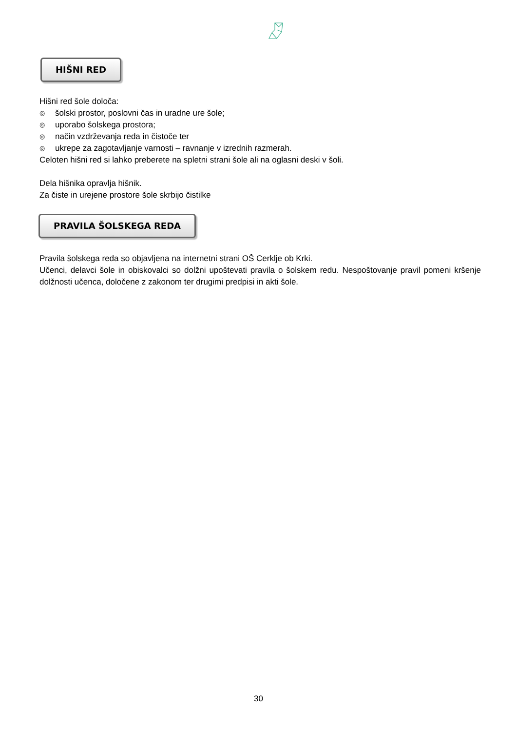HIŠNI RED
Hišni red šole določa:
◎ šolski prostor, poslovni čas in uradne ure šole;
◎ uporabo šolskega prostora;
◎ način vzdrževanja reda in čistoče ter
◎ ukrepe za zagotavljanje varnosti – ravnanje v izrednih razmerah.
Celoten hišni red si lahko preberete na spletni strani šole ali na oglasni deski v šoli.
Dela hišnika opravlja hišnik.
Za čiste in urejene prostore šole skrbijo čistilke
PRAVILA ŠOLSKEGA REDA
Pravila šolskega reda so objavljena na internetni strani OŠ Cerklje ob Krki.
Učenci, delavci šole in obiskovalci so dolžni upoštevati pravila o šolskem redu. Nespoštovanje pravil pomeni kršenje dolžnosti učenca, določene z zakonom ter drugimi predpisi in akti šole.
30